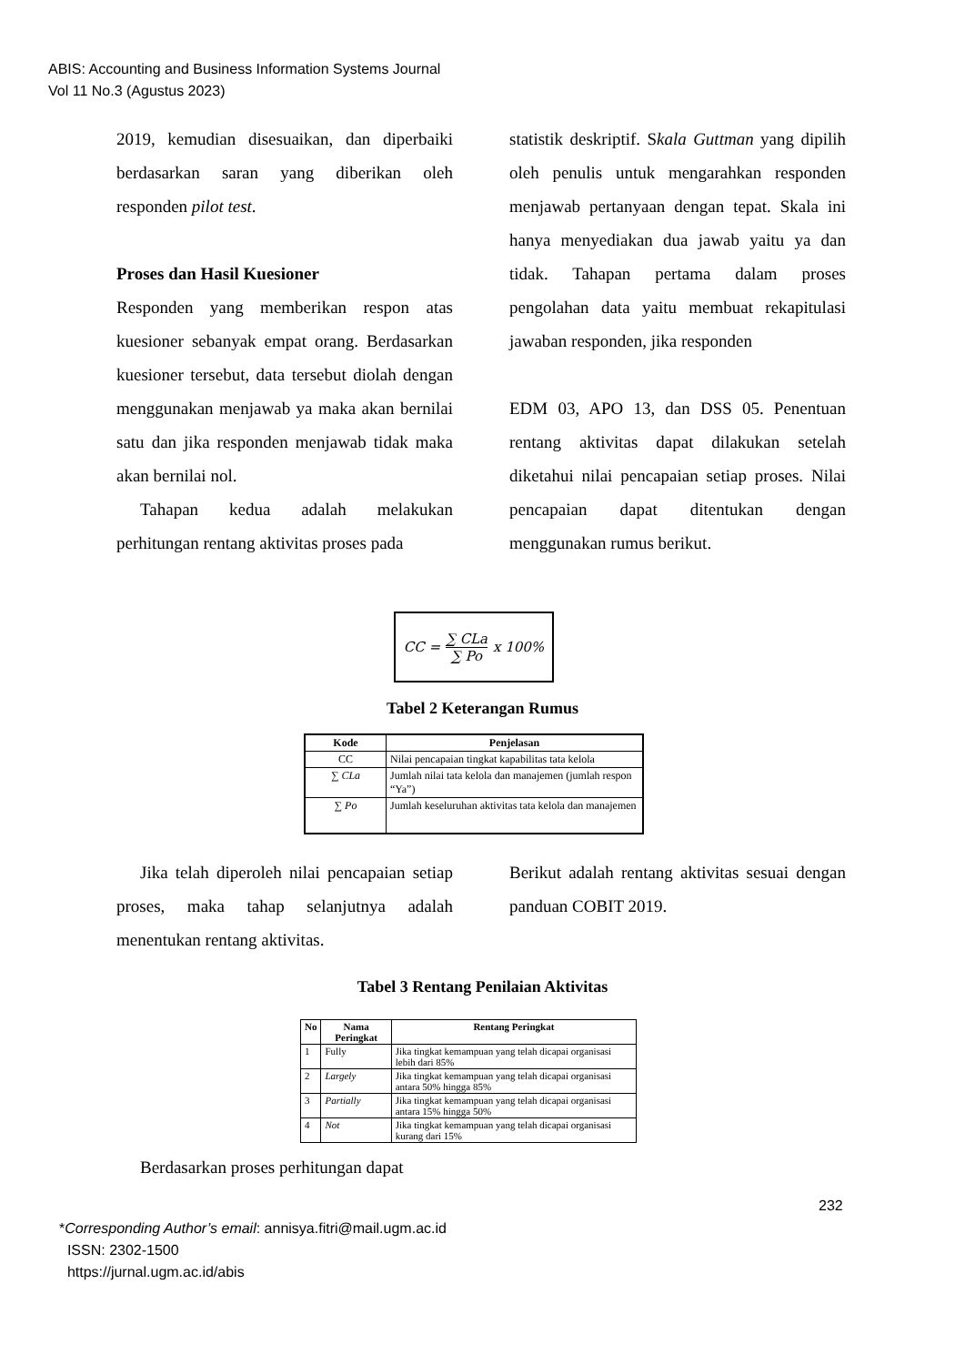ABIS: Accounting and Business Information Systems Journal
Vol 11 No.3 (Agustus 2023)
2019, kemudian disesuaikan, dan diperbaiki berdasarkan saran yang diberikan oleh responden pilot test.
Proses dan Hasil Kuesioner
Responden yang memberikan respon atas kuesioner sebanyak empat orang. Berdasarkan kuesioner tersebut, data tersebut diolah dengan menggunakan menjawab ya maka akan bernilai satu dan jika responden menjawab tidak maka akan bernilai nol.
Tahapan kedua adalah melakukan perhitungan rentang aktivitas proses pada
statistik deskriptif. Skala Guttman yang dipilih oleh penulis untuk mengarahkan responden menjawab pertanyaan dengan tepat. Skala ini hanya menyediakan dua jawab yaitu ya dan tidak. Tahapan pertama dalam proses pengolahan data yaitu membuat rekapitulasi jawaban responden, jika responden
EDM 03, APO 13, dan DSS 05. Penentuan rentang aktivitas dapat dilakukan setelah diketahui nilai pencapaian setiap proses. Nilai pencapaian dapat ditentukan dengan menggunakan rumus berikut.
CC = ∑ CLa ∑ Po x 100%
Tabel 2 Keterangan Rumus
| Kode | Penjelasan |
| --- | --- |
| CC | Nilai pencapaian tingkat kapabilitas tata kelola |
| ∑ CLa | Jumlah nilai tata kelola dan manajemen (jumlah respon “Ya”) |
| ∑ Po | Jumlah keseluruhan aktivitas tata kelola dan manajemen |
Jika telah diperoleh nilai pencapaian setiap proses, maka tahap selanjutnya adalah menentukan rentang aktivitas.
Berikut adalah rentang aktivitas sesuai dengan panduan COBIT 2019.
Tabel 3 Rentang Penilaian Aktivitas
| No | Nama Peringkat | Rentang Peringkat |
| --- | --- | --- |
| 1 | Fully | Jika tingkat kemampuan yang telah dicapai organisasi lebih dari 85% |
| 2 | Largely | Jika tingkat kemampuan yang telah dicapai organisasi antara 50% hingga 85% |
| 3 | Partially | Jika tingkat kemampuan yang telah dicapai organisasi antara 15% hingga 50% |
| 4 | Not | Jika tingkat kemampuan yang telah dicapai organisasi kurang dari 15% |
Berdasarkan proses perhitungan dapat
232
*Corresponding Author’s email: annisya.fitri@mail.ugm.ac.id
ISSN: 2302-1500
https://jurnal.ugm.ac.id/abis